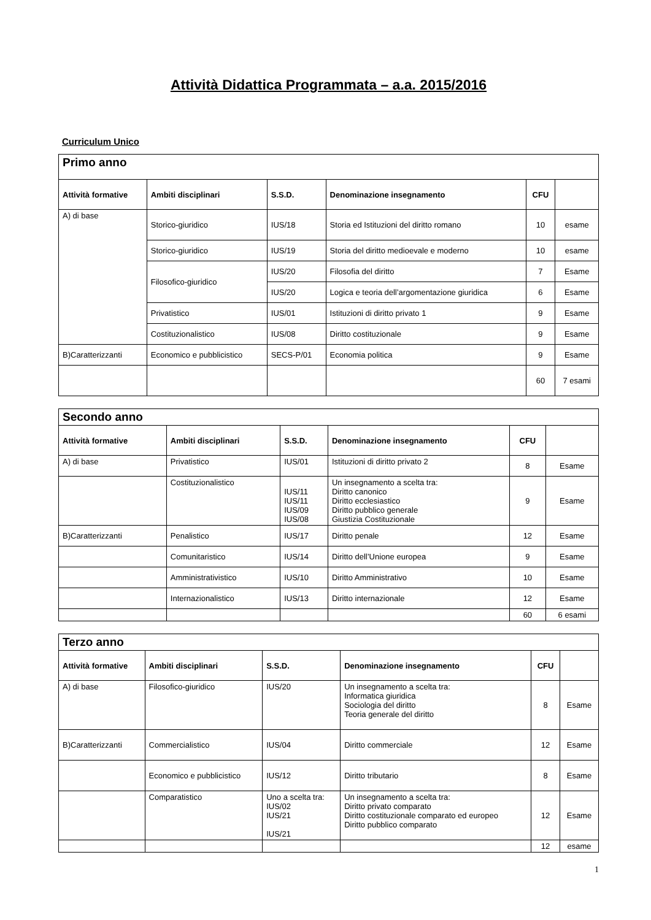Attività Didattica Programmata – a.a. 2015/2016
Curriculum Unico
| Primo anno | | | | | |
| Attività formative | Ambiti disciplinari | S.S.D. | Denominazione insegnamento | CFU | |
| A) di base | Storico-giuridico | IUS/18 | Storia ed Istituzioni del diritto romano | 10 | esame |
| | Storico-giuridico | IUS/19 | Storia del diritto medioevale e moderno | 10 | esame |
| | Filosofico-giuridico | IUS/20 | Filosofia del diritto | 7 | Esame |
| | | IUS/20 | Logica e teoria dell’argomentazione giuridica | 6 | Esame |
| | Privatistico | IUS/01 | Istituzioni di diritto privato 1 | 9 | Esame |
| | Costituzionalistico | IUS/08 | Diritto costituzionale | 9 | Esame |
| B)Caratterizzanti | Economico e pubblicistico | SECS-P/01 | Economia politica | 9 | Esame |
| | | | | 60 | 7 esami |
| Secondo anno | | | | | |
| Attività formative | Ambiti disciplinari | S.S.D. | Denominazione insegnamento | CFU | |
| A) di base | Privatistico | IUS/01 | Istituzioni di diritto privato 2 | 8 | Esame |
| | Costituzionalistico | IUS/11 IUS/11 IUS/09 IUS/08 | Un insegnamento a scelta tra: Diritto canonico Diritto ecclesiastico Diritto pubblico generale Giustizia Costituzionale | 9 | Esame |
| B)Caratterizzanti | Penalistico | IUS/17 | Diritto penale | 12 | Esame |
| | Comunitaristico | IUS/14 | Diritto dell’Unione europea | 9 | Esame |
| | Amministrativistico | IUS/10 | Diritto Amministrativo | 10 | Esame |
| | Internazionalistico | IUS/13 | Diritto internazionale | 12 | Esame |
| | | | | 60 | 6 esami |
| Terzo anno | | | | | |
| Attività formative | Ambiti disciplinari | S.S.D. | Denominazione insegnamento | CFU | |
| A) di base | Filosofico-giuridico | IUS/20 | Un insegnamento a scelta tra: Informatica giuridica Sociologia del diritto Teoria generale del diritto | 8 | Esame |
| B)Caratterizzanti | Commercialistico | IUS/04 | Diritto commerciale | 12 | Esame |
| | Economico e pubblicistico | IUS/12 | Diritto tributario | 8 | Esame |
| | Comparatistico | Uno a scelta tra: IUS/02 IUS/21 IUS/21 | Un insegnamento a scelta tra: Diritto privato comparato Diritto costituzionale comparato ed europeo Diritto pubblico comparato | 12 | Esame |
| | | | | 12 | esame |
1